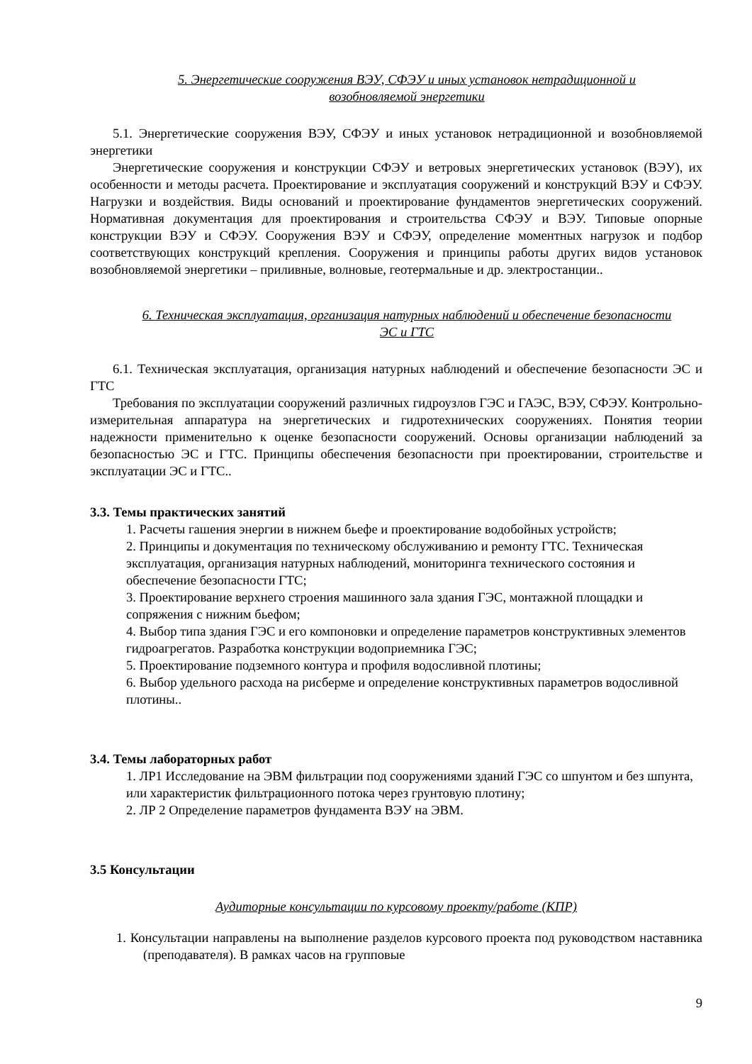5. Энергетические сооружения ВЭУ, СФЭУ и иных установок нетрадиционной и возобновляемой энергетики
5.1. Энергетические сооружения ВЭУ, СФЭУ и иных установок нетрадиционной и возобновляемой энергетики
Энергетические сооружения и конструкции СФЭУ и ветровых энергетических установок (ВЭУ), их особенности и методы расчета. Проектирование и эксплуатация сооружений и конструкций ВЭУ и СФЭУ. Нагрузки и воздействия. Виды оснований и проектирование фундаментов энергетических сооружений. Нормативная документация для проектирования и строительства СФЭУ и ВЭУ. Типовые опорные конструкции ВЭУ и СФЭУ. Сооружения ВЭУ и СФЭУ, определение моментных нагрузок и подбор соответствующих конструкций крепления. Сооружения и принципы работы других видов установок возобновляемой энергетики – приливные, волновые, геотермальные и др. электростанции..
6. Техническая эксплуатация, организация натурных наблюдений и обеспечение безопасности ЭС и ГТС
6.1. Техническая эксплуатация, организация натурных наблюдений и обеспечение безопасности ЭС и ГТС
Требования по эксплуатации сооружений различных гидроузлов ГЭС и ГАЭС, ВЭУ, СФЭУ. Контрольно-измерительная аппаратура на энергетических и гидротехнических сооружениях. Понятия теории надежности применительно к оценке безопасности сооружений. Основы организации наблюдений за безопасностью ЭС и ГТС. Принципы обеспечения безопасности при проектировании, строительстве и эксплуатации ЭС и ГТС..
3.3. Темы практических занятий
1. Расчеты гашения энергии в нижнем бьефе и проектирование водобойных устройств;
2. Принципы и документация по техническому обслуживанию и ремонту ГТС. Техническая эксплуатация, организация натурных наблюдений, мониторинга технического состояния и обеспечение безопасности ГТС;
3. Проектирование верхнего строения машинного зала здания ГЭС, монтажной площадки и сопряжения с нижним бьефом;
4. Выбор типа здания ГЭС и его компоновки и определение параметров конструктивных элементов гидроагрегатов. Разработка конструкции водоприемника ГЭС;
5. Проектирование подземного контура и профиля водосливной плотины;
6. Выбор удельного расхода на рисберме и определение конструктивных параметров водосливной плотины..
3.4. Темы лабораторных работ
1. ЛР1 Исследование на ЭВМ фильтрации под сооружениями зданий ГЭС со шпунтом и без шпунта, или характеристик фильтрационного потока через грунтовую плотину;
2. ЛР 2 Определение параметров фундамента ВЭУ на ЭВМ.
3.5 Консультации
Аудиторные консультации по курсовому проекту/работе (КПР)
1. Консультации направлены на выполнение разделов курсового проекта под руководством наставника (преподавателя). В рамках часов на групповые
9